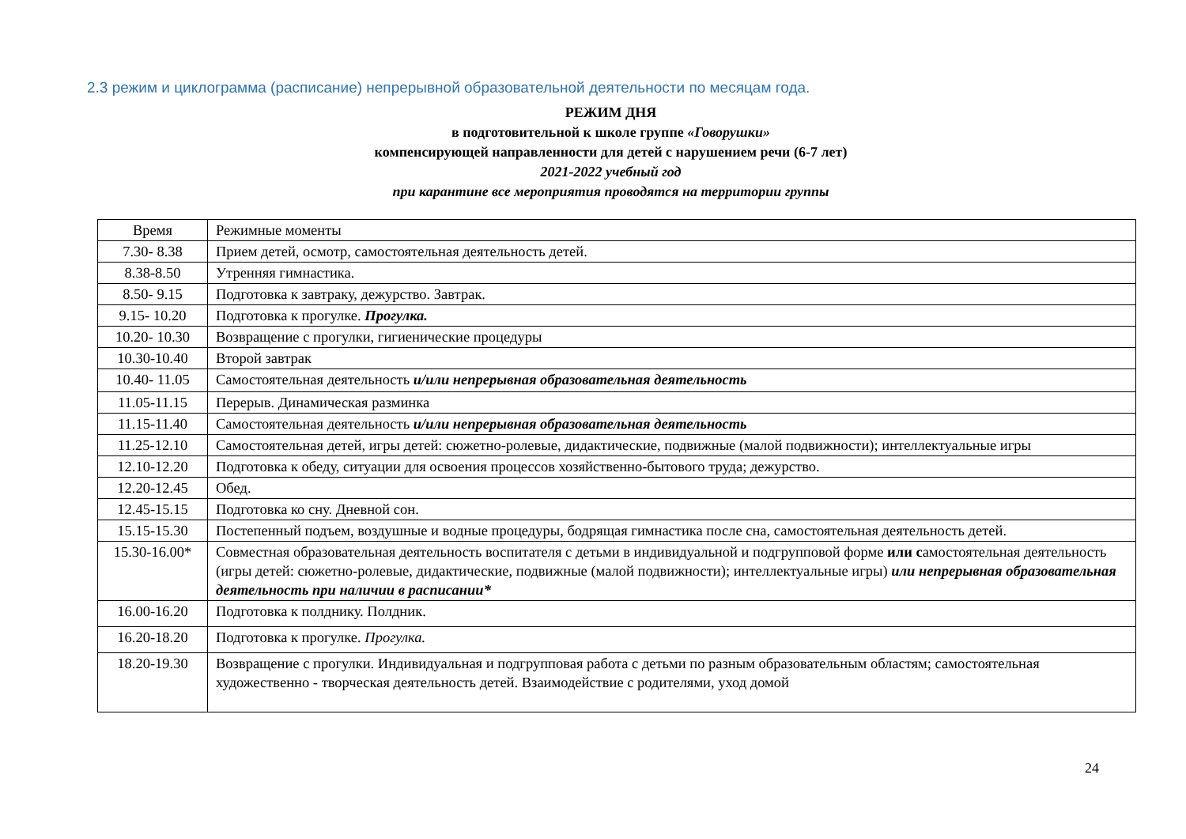2.3 режим и циклограмма (расписание) непрерывной образовательной деятельности по месяцам года.
РЕЖИМ ДНЯ
в подготовительной к школе группе «Говорушки»
компенсирующей направленности для детей с нарушением речи (6-7 лет)
2021-2022 учебный год
при карантине все мероприятия проводятся на территории группы
| Время | Режимные моменты |
| 7.30- 8.38 | Прием детей, осмотр, самостоятельная деятельность детей. |
| 8.38-8.50 | Утренняя гимнастика. |
| 8.50- 9.15 | Подготовка к завтраку, дежурство. Завтрак. |
| 9.15- 10.20 | Подготовка к прогулке. Прогулка. |
| 10.20- 10.30 | Возвращение с прогулки, гигиенические процедуры |
| 10.30-10.40 | Второй завтрак |
| 10.40- 11.05 | Самостоятельная деятельность и/или непрерывная образовательная деятельность |
| 11.05-11.15 | Перерыв. Динамическая разминка |
| 11.15-11.40 | Самостоятельная деятельность и/или непрерывная образовательная деятельность |
| 11.25-12.10 | Самостоятельная детей, игры детей: сюжетно-ролевые, дидактические, подвижные (малой подвижности); интеллектуальные игры |
| 12.10-12.20 | Подготовка к обеду, ситуации для освоения процессов хозяйственно-бытового труда; дежурство. |
| 12.20-12.45 | Обед. |
| 12.45-15.15 | Подготовка ко сну. Дневной сон. |
| 15.15-15.30 | Постепенный подъем, воздушные и водные процедуры, бодрящая гимнастика после сна, самостоятельная деятельность детей. |
| 15.30-16.00* | Совместная образовательная деятельность воспитателя с детьми в индивидуальной и подгрупповой форме или с амостоятельная деятельность (игры детей: сюжетно-ролевые, дидактические, подвижные (малой подвижности); интеллектуальные игры) или непрерывная образовательная деятельность при наличии в расписании* |
| 16.00-16.20 | Подготовка к полднику. Полдник. |
| 16.20-18.20 | Подготовка к прогулке. Прогулка. |
| 18.20-19.30 | Возвращение с прогулки. Индивидуальная и подгрупповая работа с детьми по разным образовательным областям; самостоятельная художественно - творческая деятельность детей. Взаимодействие с родителями, уход домой |
24